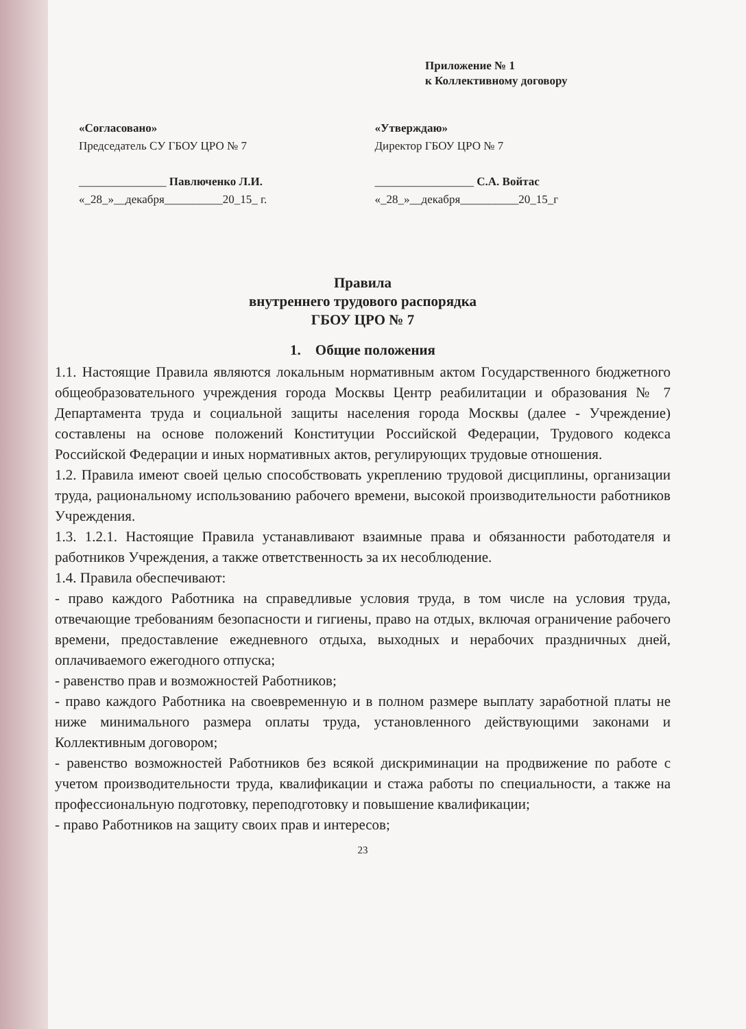Приложение № 1
к Коллективному договору
«Согласовано»
Председатель СУ ГБОУ ЦРО № 7
_______________ Павлюченко Л.И.
«_28_»__декабря__________20_15_ г.
«Утверждаю»
Директор ГБОУ ЦРО № 7
_________________ С.А. Войтас
«_28_»__декабря__________20_15_г
Правила
внутреннего трудового распорядка
ГБОУ ЦРО № 7
1. Общие положения
1.1. Настоящие Правила являются локальным нормативным актом Государственного бюджетного общеобразовательного учреждения города Москвы Центр реабилитации и образования № 7 Департамента труда и социальной защиты населения города Москвы (далее - Учреждение) составлены на основе положений Конституции Российской Федерации, Трудового кодекса Российской Федерации и иных нормативных актов, регулирующих трудовые отношения.
1.2. Правила имеют своей целью способствовать укреплению трудовой дисциплины, организации труда, рациональному использованию рабочего времени, высокой производительности работников Учреждения.
1.3. 1.2.1. Настоящие Правила устанавливают взаимные права и обязанности работодателя и работников Учреждения, а также ответственность за их несоблюдение.
1.4. Правила обеспечивают:
- право каждого Работника на справедливые условия труда, в том числе на условия труда, отвечающие требованиям безопасности и гигиены, право на отдых, включая ограничение рабочего времени, предоставление ежедневного отдыха, выходных и нерабочих праздничных дней, оплачиваемого ежегодного отпуска;
- равенство прав и возможностей Работников;
- право каждого Работника на своевременную и в полном размере выплату заработной платы не ниже минимального размера оплаты труда, установленного действующими законами и Коллективным договором;
- равенство возможностей Работников без всякой дискриминации на продвижение по работе с учетом производительности труда, квалификации и стажа работы по специальности, а также на профессиональную подготовку, переподготовку и повышение квалификации;
- право Работников на защиту своих прав и интересов;
23